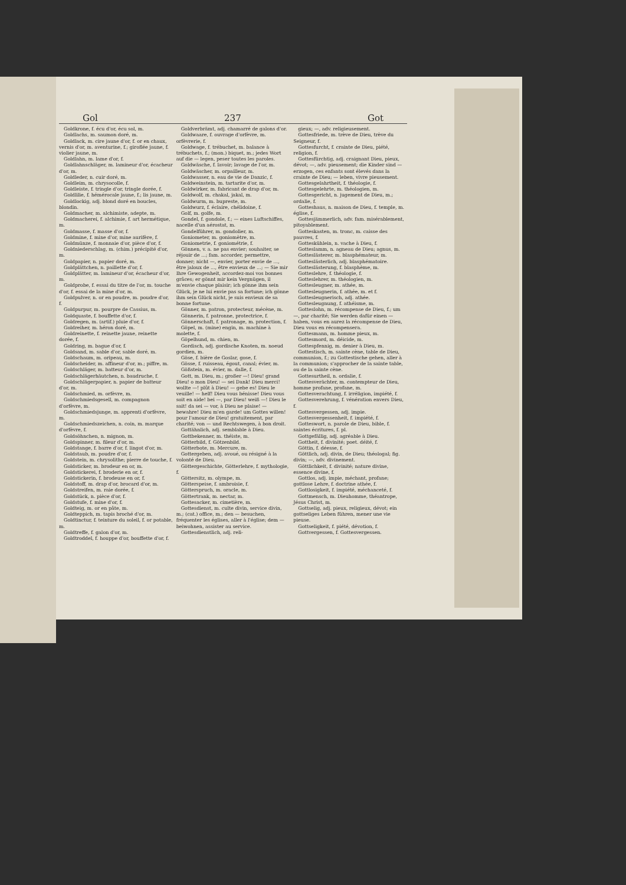Gol 237 Got
Goldkrone, f. écu d'or, écu sol, m.
Goldlachs, m. saumon doré, m.
Goldlack, m. cire jaune d'or, f. or en chaux, vernis d'or, m. aventurine, f.; giroflée jaune, f. violier jaune, m.
Goldlahn, m. lame d'or, f.
Goldlahnschläger, m. lamineur d'or, écacheur d'or, m.
Goldleder, n. cuir doré, m.
Goldleim, m. chrysocolle, f.
Goldleiste, f. tringle d'or, tringle dorée, f.
Goldlilie, f. hémérocale jaune, f.; lis jaune, m.
Goldlockig, adj. blond doré en boucles, blondin.
Goldmacher, m. alchimiste, adepte, m.
Goldmacherei, f. alchimie, f. art hermétique, m.
Goldmasse, f. masse d'or, f.
Goldmine, f. mine d'or, mine aurifère, f.
Goldmünze, f. monnaie d'or, pièce d'or, f.
Goldniederschlag, m. (chim.) précipité d'or, m.
Goldpapier, n. papier doré, m.
Goldplättchen, n. paillette d'or, f.
Goldplätter, m. lamineur d'or, écacheur d'or, m.
Goldprobe, f. essai du titre de l'or, m. touche d'or, f. essai de la mine d'or, m.
Goldpulver, n. or en poudre, m. poudre d'or, f.
Goldpurpur, m. pourpre de Cassius, m.
Goldquaste, f. bouffette d'or, f.
Goldregen, m. (artif.) pluie d'or, f.
Goldreiher, m. héron doré, m.
Goldreinette, f. reinette jaune, reinette dorée, f.
Goldring, m. bague d'or, f.
Goldsand, m. sable d'or, sable doré, m.
Goldschaum, m. oripeau, m.
Goldscheider, m. affineur d'or, m.; piffre, m.
Goldschläger, m. batteur d'or, m.
Goldschlägerhäutchen, n. baudruche, f.
Goldschlägerpapier, n. papier de batteur d'or, m.
Goldschmied, m. orfèvre, m.
Goldschmiedsgesell, m. compagnon d'orfèvre, m.
Goldschmiedsjunge, m. apprenti d'orfèvre, m.
Goldschmiedszeichen, n. coin, m. marque d'orfèvre, f.
Goldsöhnchen, n. mignon, m.
Goldspinner, m. fileur d'or, m.
Goldstange, f. barre d'or, f. lingot d'or, m.
Goldstaub, m. poudre d'or, f.
Goldstein, m. chrysolithe; pierre de touche, f.
Goldsticker, m. brodeur en or, m.
Goldstickerei, f. broderie en or, f.
Goldstickerin, f. brodeuse en or, f.
Goldstoff, m. drap d'or, brocard d'or, m.
Goldstreifen, m. raie dorée, f.
Goldstück, n. pièce d'or, f.
Goldstufe, f. mine d'or, f.
Goldteig, m. or en pâte, m.
Goldteppich, m. tapis broché d'or, m.
Goldtinctur, f. teinture du soleil, f. or potable, m.
Goldtreffe, f. galon d'or, m.
Goldtroddel, f. houppe d'or, bouffette d'or, f.
Goldverbrämt, adj. chamarré de galons d'or.
Goldwaare, f. ouvrage d'orfèvre, m. orfèvrerie, f.
Goldwage, f. trébuchet, m. balance à trébuchets, f.; (mon.) biquet, m.; jedes Wort auf die — legen, peser toutes les paroles.
Goldwäsche, f. lavoir; lavage de l'or, m.
Goldwäscher, m. orpailleur, m.
Goldwasser, n. eau de vie de Danzic, f.
Goldweinstein, m. tartarite d'or, m.
Goldwirker, m. fabricant de drap d'or, m.
Goldwolf, m. chakal, jakal, m.
Goldwurm, m. bupreste, m.
Goldwurz, f. éclaire, chélidoine, f.
Golf, m. golfe, m.
Gondel, f. gondole, f.; — eines Luftschiffes, nacelle d'un aérostat, m.
Gondelführer, m. gondolier, m.
Goniometer, m. goniomètre, m.
Goniometrie, f. goniométrie, f.
Gönnen, v. a. ne pas envier; souhaiter, se réjouir de ...; fam. accorder, permettre, donner; nicht —, envier, porter envie de ..., être jaloux de ..., être envieux de ...; — Sie mir Ihre Gewogenheit, accordez-moi vos bonnes grâces; er gönnt mir kein Vergnügen, il m'envie chaque plaisir; ich gönne ihm sein Glück, je ne lui envie pas sa fortune; ich gönne ihm sein Glück nicht, je suis envieux de sa bonne fortune.
Gönner, m. patron, protecteur, mécène, m.
Gönnerin, f. patronne, protectrice, f.
Gönnerschaft, f. patronage, m. protection, f.
Göpel, m. (mine) engin, m. machine à molette, f.
Göpelhund, m. chien, m.
Gordisch, adj. gordische Knoten, m. noeud gordien, m.
Göse, f. bière de Goslar, gose, f.
Gösse, f. ruisseau, égout, canal; évier, m.
Gößstein, m. évier, m. dalle, f.
Gott, m. Dieu, m.; großer —! Dieu! grand Dieu! o mon Dieu! — sei Dank! Dieu merci! wollte —! plût à Dieu! — gebe es! Dieu le veuille! — helf! Dieu vous bénisse! Dieu vous soit en aide! bei —, par Dieu! weiß —! Dieu le sait! da sei — vor, à Dieu ne plaise! — bewahre! Dieu m'en garde! um Gottes willen! pour l'amour de Dieu! gratuitement, par charité; von — und Rechtswegen, à bon droit.
Gottähnlich, adj. semblable à Dieu.
Gottbekenner, m. théiste, m.
Götterbild, f. Götzenbild.
Götterbote, m. Mercure, m.
Gottergeben, adj. avoué, ou résigné à la volonté de Dieu.
Göttergeschichte, Götterlehre, f. mythologie, f.
Göttersitz, m. olympe, m.
Götterspeise, f. ambroisie, f.
Göttersp­ruch, m. oracle, m.
Göttertrank, m. nectar, m.
Gottesacker, m. cimetière, m.
Gottesdienst, m. culte divin, service divin, m.; (cat.) office, m.; den — besuchen, fréquenter les églises, aller à l'église; dem — beiwohnen, assister au service.
Gottesdienstlich, adj. reli-
gieux; —, adv. religieusement.
Gottesfriede, m. trève de Dieu, trève du Seigneur, f.
Gottesfurcht, f. crainte de Dieu, piété, religion, f.
Gottesfürchtig, adj. craignant Dieu, pieux, dévot; —, adv. pieusement; die Kinder sind — erzogen, ces enfants sont élevés dans la crainte de Dieu; — leben, vivre pieusement.
Gottesgelahrtheit, f. théologie, f.
Gottesgelehrte, m. théologien, m.
Gottesgericht, n. jugement de Dieu, m.; ordalie, f.
Gotteshaus, n. maison de Dieu, f. temple, m. église, f.
Gottesjämmerlich, adv. fam. misérablement, pitoyablement.
Gotteskasten, m. tronc, m. caisse des pauvres, f.
Gotteskühlein, n. vache à Dieu, f.
Gotteslamm, n. agneau de Dieu; agnus, m.
Gotteslästerer, m. blasphémateur, m.
Gotteslästerlich, adj. blasphématoire.
Gotteslästerung, f. blasphème, m.
Gotteslehre, f. théologie, f.
Gotteslehrer, m. théologien, m.
Gottesleugner, m. athée, m.
Gottesleugnerin, f. athée, m. et f.
Gottesleugnerisch, adj. athée.
Gottesleugnung, f. athéisme, m.
Gotteslohn, m. récompense de Dieu, f.; um —, par charité; Sie werden dafür einen — haben, vous en aurez la récompense de Dieu, Dieu vous en récompensera.
Gottesmann, m. homme pieux, m.
Gottesmord, m. déicide, m.
Gottespfennig, m. denier à Dieu, m.
Gottestisch, m. sainte cène, table de Dieu, communion, f.; zu Gottestische gehen, aller à la communion; s'approcher de la sainte table, ou de la sainte cène.
Gottesurtheil, n. ordalie, f.
Gottesverächter, m. contempteur de Dieu, homme profane, profane, m.
Gottesverachtung, f. irréligion, impiété, f.
Gottesverehrung, f. vénération envers Dieu, f.
Gottesvergessen, adj. impie.
Gottesvergessenheit, f. impiété, f.
Gotteswort, n. parole de Dieu, bible, f. saintes écritures, f. pl.
Gottgefällig, adj. agréable à Dieu.
Gottheit, f. divinité; poet. déité, f.
Göttin, f. déesse, f.
Göttlich, adj. divin, de Dieu; théologal; fig. divin; —, adv. divinement.
Göttlichkeit, f. divinité; nature divine, essence divine, f.
Gottlos, adj. impie, méchant, profane; gottlose Lehre, f. doctrine athée, f.
Gottlosigkeit, f. impiété, méchanceté, f.
Gottmensch, m. Dieuhomme, théantrope, Jésus Christ, m.
Gottselig, adj. pieux, religieux, dévot; ein gottseliges Leben führen, mener une vie pieuse.
Gottseligkeit, f. piété, dévotion, f.
Gottvergessen, f. Gottesvergessen.